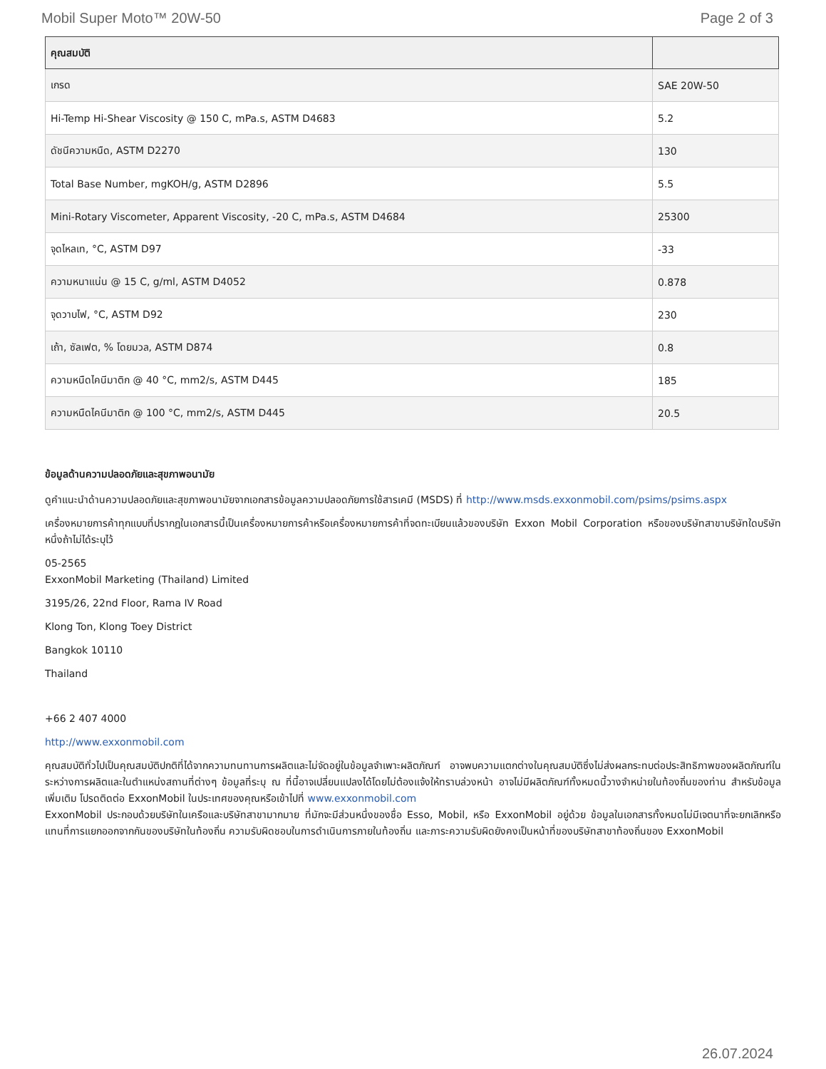Mobil Super Moto™ 20W-50 Page 2 of 3
| คุณสมบัติ | |
| --- | --- |
| เกรด | SAE 20W-50 |
| Hi-Temp Hi-Shear Viscosity @ 150 C, mPa.s, ASTM D4683 | 5.2 |
| ดัชนีความหนืด, ASTM D2270 | 130 |
| Total Base Number, mgKOH/g, ASTM D2896 | 5.5 |
| Mini-Rotary Viscometer, Apparent Viscosity, -20 C, mPa.s, ASTM D4684 | 25300 |
| จุดไหลเท, °C, ASTM D97 | -33 |
| ความหนาแน่น @ 15 C, g/ml, ASTM D4052 | 0.878 |
| จุดวาบไฟ, °C, ASTM D92 | 230 |
| เถ้า, ซัลเฟต, % โดยมวล, ASTM D874 | 0.8 |
| ความหนืดไคนีมาติก @ 40 °C, mm2/s, ASTM D445 | 185 |
| ความหนืดไคนีมาติก @ 100 °C, mm2/s, ASTM D445 | 20.5 |
ข้อมูลด้านความปลอดภัยและสุขภาพอนามัย
ดูคำแนะนำด้านความปลอดภัยและสุขภาพอนามัยจากเอกสารข้อมูลความปลอดภัยการใช้สารเคมี (MSDS) ที่ http://www.msds.exxonmobil.com/psims/psims.aspx
เครื่องหมายการค้าทุกแบบที่ปรากฏในเอกสารนี้เป็นเครื่องหมายการค้าหรือเครื่องหมายการค้าที่จดทะเบียนแล้วของบริษัท Exxon Mobil Corporation หรือของบริษัทสาขาบริษัทใดบริษัทหนึ่งถ้าไม่ได้ระบุไว้
05-2565
ExxonMobil Marketing (Thailand) Limited
3195/26, 22nd Floor, Rama IV Road
Klong Ton, Klong Toey District
Bangkok 10110
Thailand
+66 2 407 4000
http://www.exxonmobil.com
คุณสมบัติทั่วไปเป็นคุณสมบัติปกติที่ได้จากความทนทานการผลิตและไม่จัดอยู่ในข้อมูลจำเพาะผลิตภัณฑ์ อาจพบความแตกต่างในคุณสมบัติซึ่งไม่ส่งผลกระทบต่อประสิทธิภาพของผลิตภัณฑ์ในระหว่างการผลิตและในตำแหน่งสถานที่ต่างๆ ข้อมูลที่ระบุ ณ ที่นี้อาจเปลี่ยนแปลงได้โดยไม่ต้องแจ้งให้ทราบล่วงหน้า อาจไม่มีผลิตภัณฑ์ทั้งหมดนี้วางจำหน่ายในท้องถิ่นของท่าน สำหรับข้อมูลเพิ่มเติม โปรดติดต่อ ExxonMobil ในประเทศของคุณหรือเข้าไปที่ www.exxonmobil.com
ExxonMobil ประกอบด้วยบริษัทในเครือและบริษัทสาขามากมาย ที่มักจะมีส่วนหนึ่งของชื่อ Esso, Mobil, หรือ ExxonMobil อยู่ด้วย ข้อมูลในเอกสารทั้งหมดไม่มีเจตนาที่จะยกเลิกหรือแทนที่การแยกออกจากกันของบริษัทในท้องถิ่น ความรับผิดชอบในการดำเนินการภายในท้องถิ่น และภาระความรับผิดยังคงเป็นหน้าที่ของบริษัทสาขาท้องถิ่นของ ExxonMobil
26.07.2024